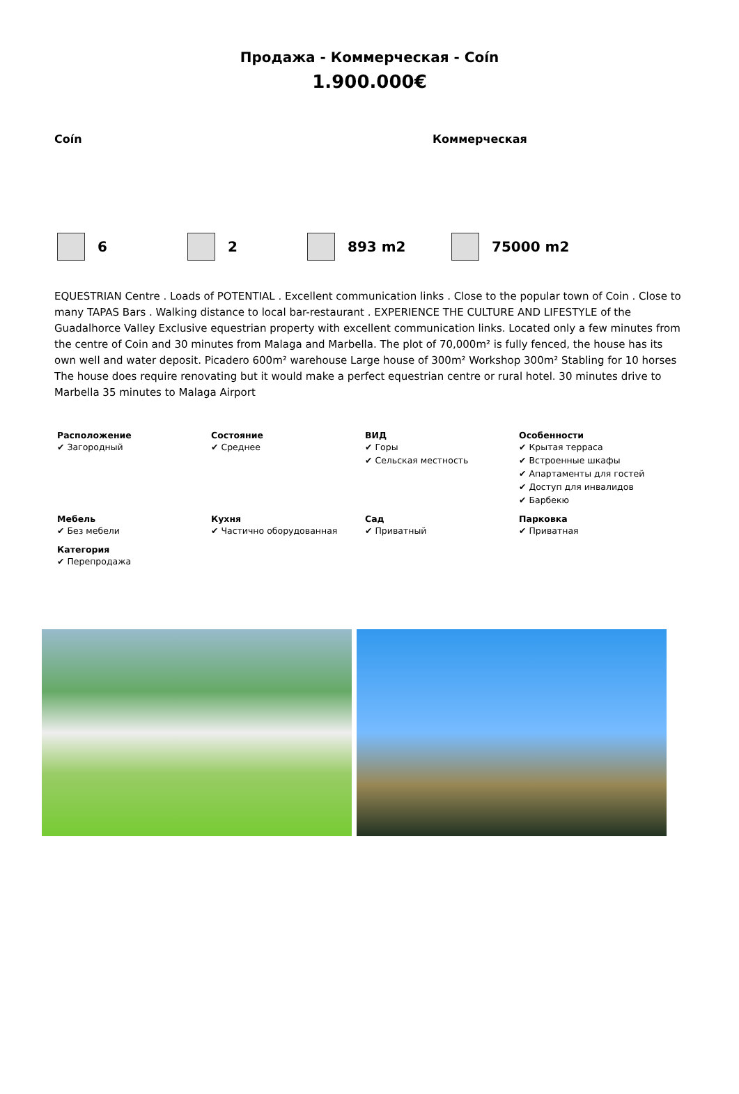Продажа - Коммерческая - Coín
1.900.000€
Coín Коммерческая
6 2 893 m2 75000 m2
EQUESTRIAN Centre . Loads of POTENTIAL . Excellent communication links . Close to the popular town of Coin . Close to many TAPAS Bars . Walking distance to local bar-restaurant . EXPERIENCE THE CULTURE AND LIFESTYLE of the Guadalhorce Valley Exclusive equestrian property with excellent communication links. Located only a few minutes from the centre of Coin and 30 minutes from Malaga and Marbella. The plot of 70,000m² is fully fenced, the house has its own well and water deposit. Picadero 600m² warehouse Large house of 300m² Workshop 300m² Stabling for 10 horses The house does require renovating but it would make a perfect equestrian centre or rural hotel. 30 minutes drive to Marbella 35 minutes to Malaga Airport
Расположение
✔ Загородный
Состояние
✔ Среднее
ВИД
✔ Горы
✔ Сельская местность
Особенности
✔ Крытая терраса
✔ Встроенные шкафы
✔ Апартаменты для гостей
✔ Доступ для инвалидов
✔ Барбекю
Мебель
✔ Без мебели
Кухня
✔ Частично оборудованная
Сад
✔ Приватный
Парковка
✔ Приватная
Категория
✔ Перепродажа